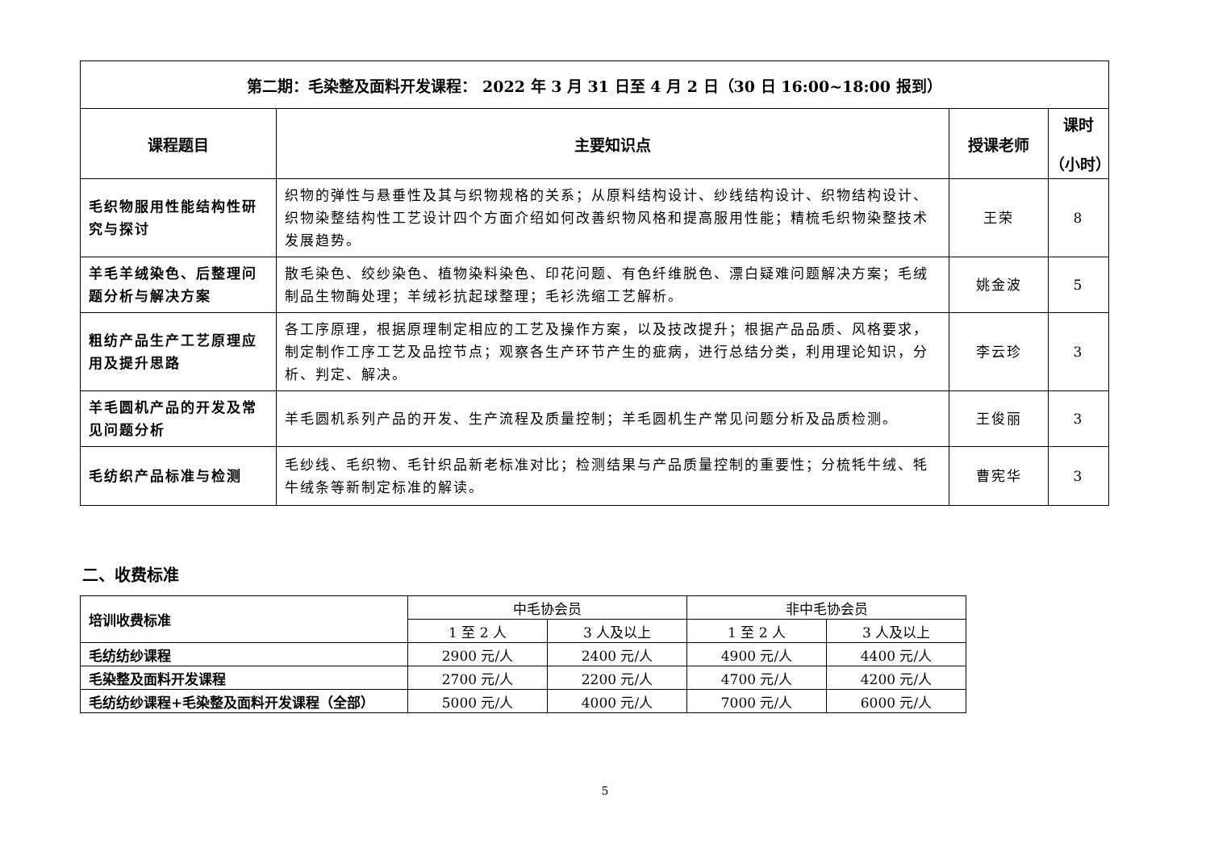| 第二期：毛染整及面料开发课程： 2022 年 3 月 31 日至 4 月 2 日（30 日 16:00~18:00 报到） | | | |
| --- | --- | --- | --- |
| 课程题目 | 主要知识点 | 授课老师 | 课时 （小时） |
| 毛织物服用性能结构性研究与探讨 | 织物的弹性与悬垂性及其与织物规格的关系；从原料结构设计、纱线结构设计、织物结构设计、织物染整结构性工艺设计四个方面介绍如何改善织物风格和提高服用性能；精梳毛织物染整技术发展趋势。 | 王荣 | 8 |
| 羊毛羊绒染色、后整理问题分析与解决方案 | 散毛染色、绞纱染色、植物染料染色、印花问题、有色纤维脱色、漂白疑难问题解决方案；毛绒制品生物酶处理；羊绒衫抗起球整理；毛衫洗缩工艺解析。 | 姚金波 | 5 |
| 粗纺产品生产工艺原理应用及提升思路 | 各工序原理，根据原理制定相应的工艺及操作方案，以及技改提升；根据产品品质、风格要求，制定制作工序工艺及品控节点；观察各生产环节产生的疵病，进行总结分类，利用理论知识，分析、判定、解决。 | 李云珍 | 3 |
| 羊毛圆机产品的开发及常见问题分析 | 羊毛圆机系列产品的开发、生产流程及质量控制；羊毛圆机生产常见问题分析及品质检测。 | 王俊丽 | 3 |
| 毛纺织产品标准与检测 | 毛纱线、毛织物、毛针织品新老标准对比；检测结果与产品质量控制的重要性；分梳牦牛绒、牦牛绒条等新制定标准的解读。 | 曹宪华 | 3 |
二、收费标准
| 培训收费标准 | 中毛协会员 | | 非中毛协会员 | |
| | 1 至 2 人 | 3 人及以上 | 1 至 2 人 | 3 人及以上 |
| 毛纺纺纱课程 | 2900 元/人 | 2400 元/人 | 4900 元/人 | 4400 元/人 |
| 毛染整及面料开发课程 | 2700 元/人 | 2200 元/人 | 4700 元/人 | 4200 元/人 |
| 毛纺纺纱课程+毛染整及面料开发课程（全部） | 5000 元/人 | 4000 元/人 | 7000 元/人 | 6000 元/人 |
5